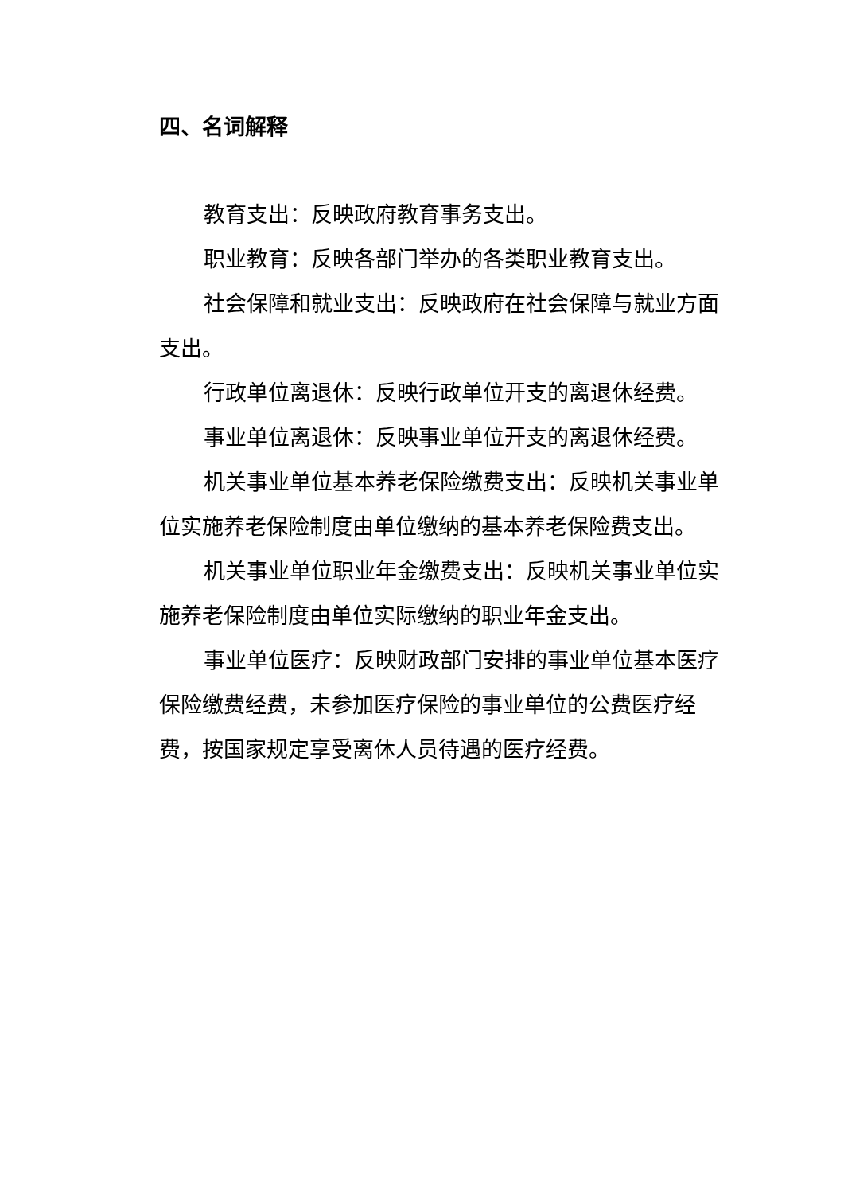四、名词解释
教育支出：反映政府教育事务支出。
职业教育：反映各部门举办的各类职业教育支出。
社会保障和就业支出：反映政府在社会保障与就业方面支出。
行政单位离退休：反映行政单位开支的离退休经费。
事业单位离退休：反映事业单位开支的离退休经费。
机关事业单位基本养老保险缴费支出：反映机关事业单位实施养老保险制度由单位缴纳的基本养老保险费支出。
机关事业单位职业年金缴费支出：反映机关事业单位实施养老保险制度由单位实际缴纳的职业年金支出。
事业单位医疗：反映财政部门安排的事业单位基本医疗保险缴费经费，未参加医疗保险的事业单位的公费医疗经费，按国家规定享受离休人员待遇的医疗经费。